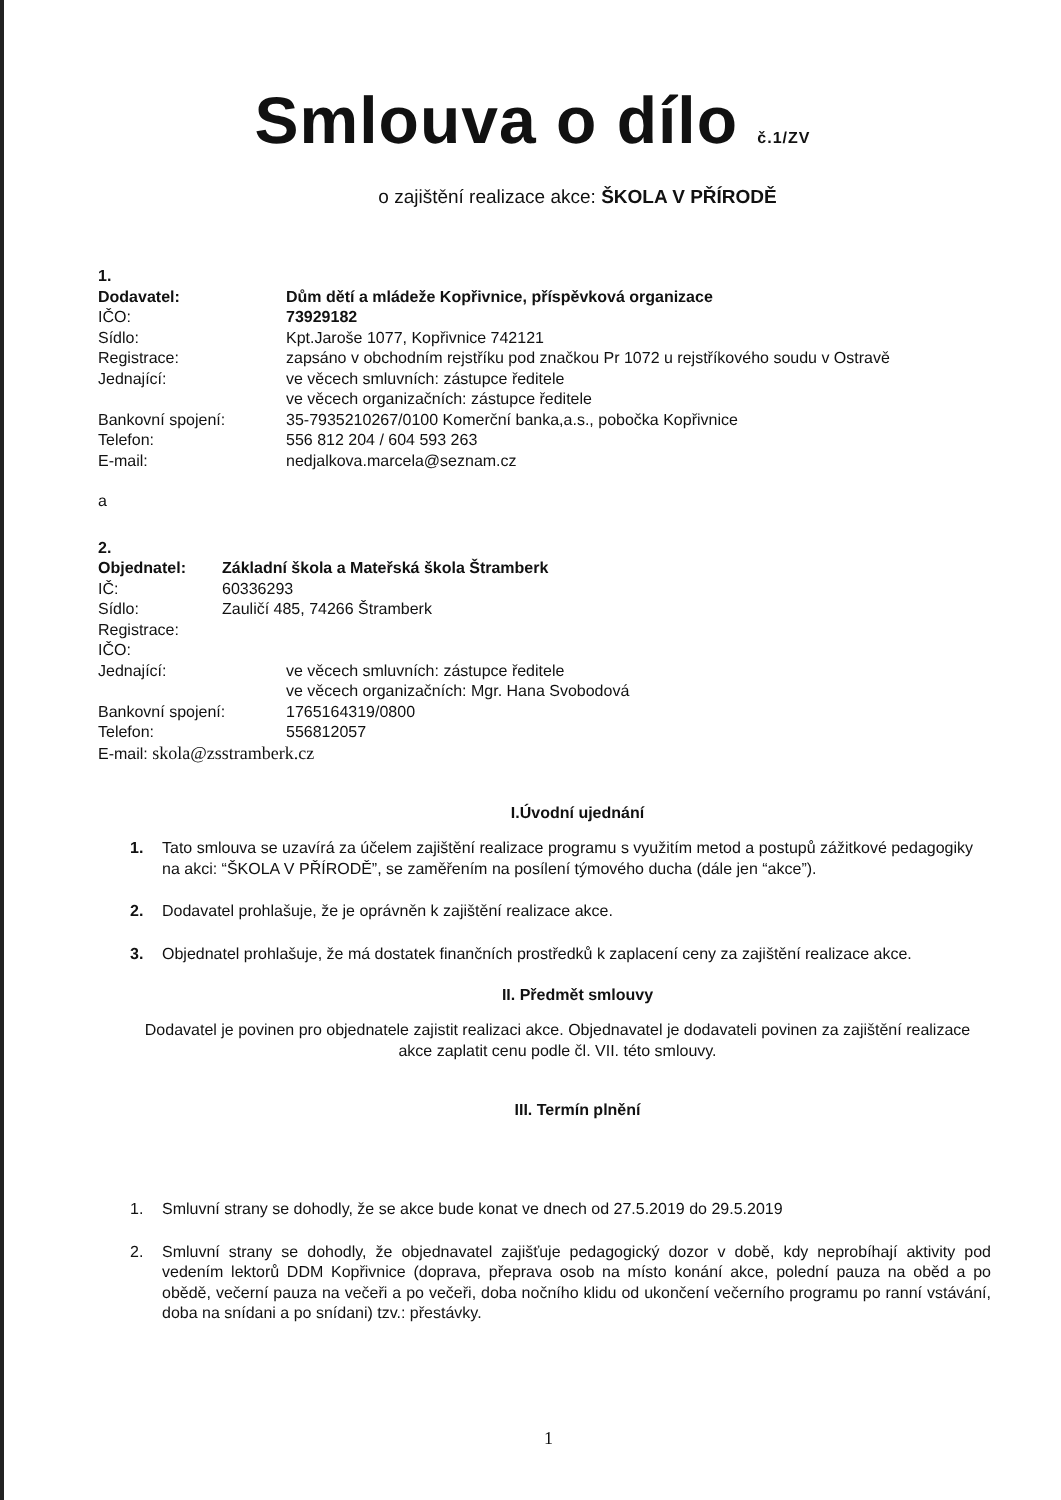Smlouva o dílo č.1/ZV
o zajištění realizace akce: ŠKOLA V PŘÍRODĚ
1.
Dodavatel: Dům dětí a mládeže Kopřivnice, příspěvková organizace
IČO: 73929182
Sídlo: Kpt.Jaroše 1077, Kopřivnice 742121
Registrace: zapsáno v obchodním rejstříku pod značkou Pr 1072 u rejstříkového soudu v Ostravě
Jednající: ve věcech smluvních: zástupce ředitele
ve věcech organizačních: zástupce ředitele
Bankovní spojení: 35-7935210267/0100 Komerční banka,a.s., pobočka Kopřivnice
Telefon: 556 812 204 / 604 593 263
E-mail: nedjalkova.marcela@seznam.cz
a
2.
Objednatel: Základní škola a Mateřská škola Štramberk
IČ: 60336293
Sídlo: Zauličí 485, 74266 Štramberk
Registrace:
IČO:
Jednající: ve věcech smluvních: zástupce ředitele
ve věcech organizačních: Mgr. Hana Svobodová
Bankovní spojení: 1765164319/0800
Telefon: 556812057
E-mail: skola@zsstramberk.cz
I.Úvodní ujednání
1. Tato smlouva se uzavírá za účelem zajištění realizace programu s využitím metod a postupů zážitkové pedagogiky na akci: “ŠKOLA V PŘÍRODĚ”, se zaměřením na posílení týmového ducha (dále jen “akce”).
2. Dodavatel prohlašuje, že je oprávněn k zajištění realizace akce.
3. Objednatel prohlašuje, že má dostatek finančních prostředků k zaplacení ceny za zajištění realizace akce.
II. Předmět smlouvy
Dodavatel je povinen pro objednatele zajistit realizaci akce. Objednavatel je dodavateli povinen za zajištění realizace akce zaplatit cenu podle čl. VII. této smlouvy.
III. Termín plnění
1. Smluvní strany se dohodly, že se akce bude konat ve dnech od 27.5.2019 do 29.5.2019
2. Smluvní strany se dohodly, že objednavatel zajišťuje pedagogický dozor v době, kdy neprobíhají aktivity pod vedením lektorů DDM Kopřivnice (doprava, přeprava osob na místo konání akce, polední pauza na oběd a po obědě, večerní pauza na večeři a po večeři, doba nočního klidu od ukončení večerního programu po ranní vstávání, doba na snídani a po snídani) tzv.: přestávky.
1